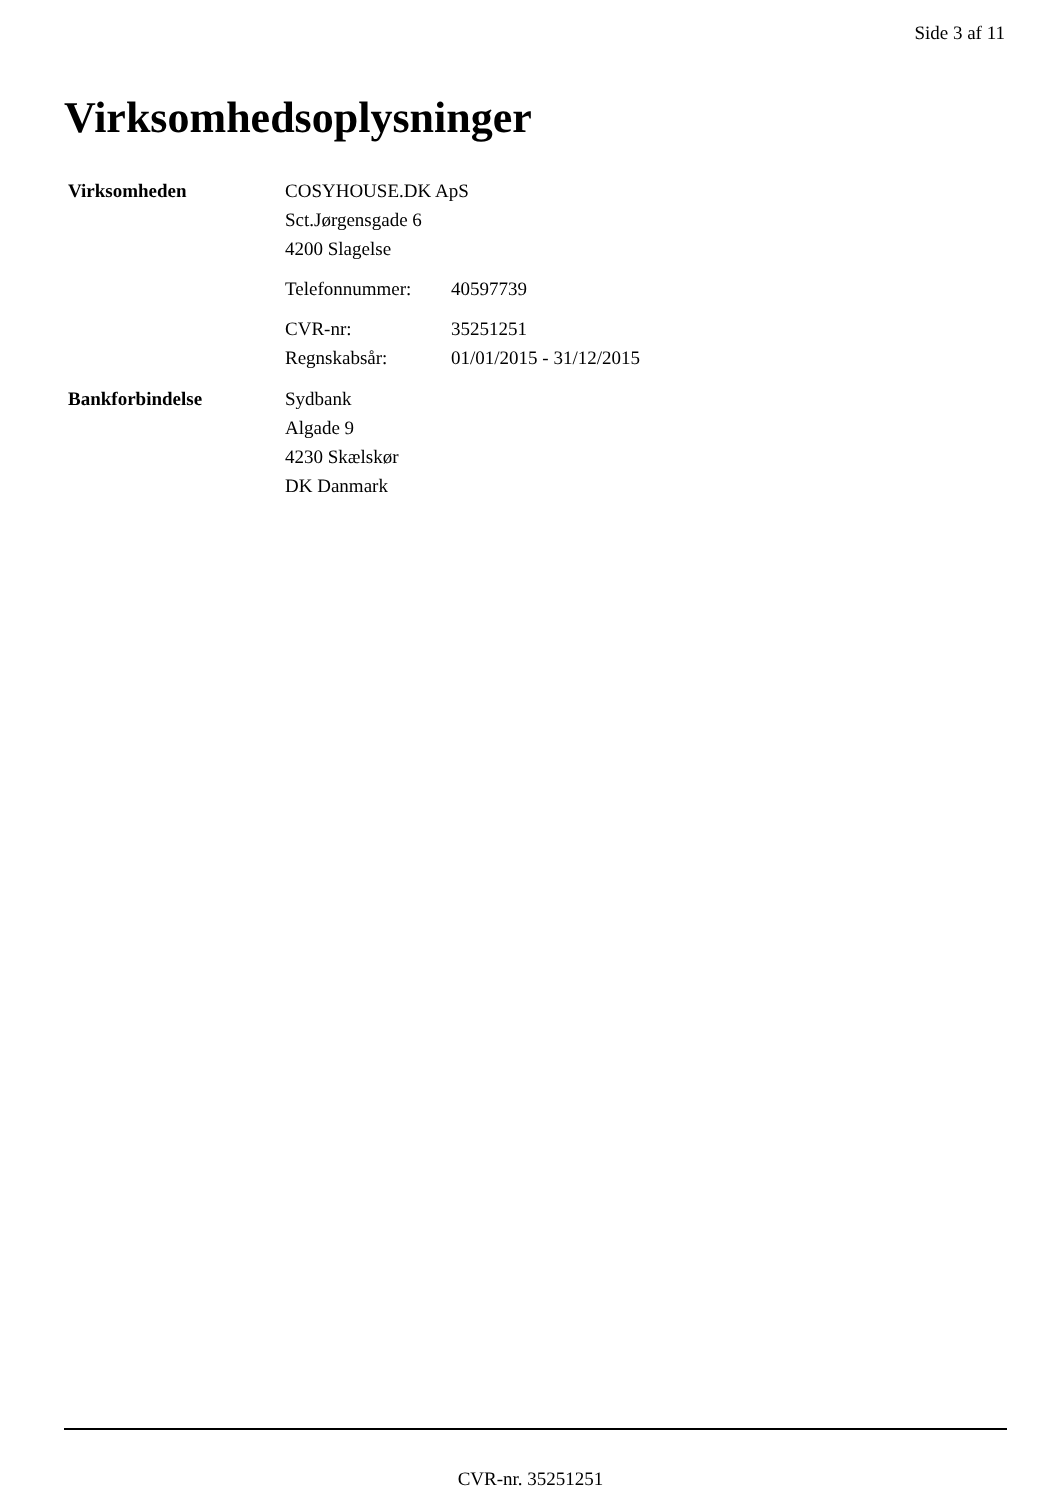Side 3 af 11
Virksomhedsoplysninger
Virksomheden
COSYHOUSE.DK ApS
Sct.Jørgensgade 6
4200 Slagelse
Telefonnummer: 40597739
CVR-nr: 35251251
Regnskabsår: 01/01/2015 - 31/12/2015
Bankforbindelse
Sydbank
Algade 9
4230 Skælskør
DK Danmark
CVR-nr. 35251251